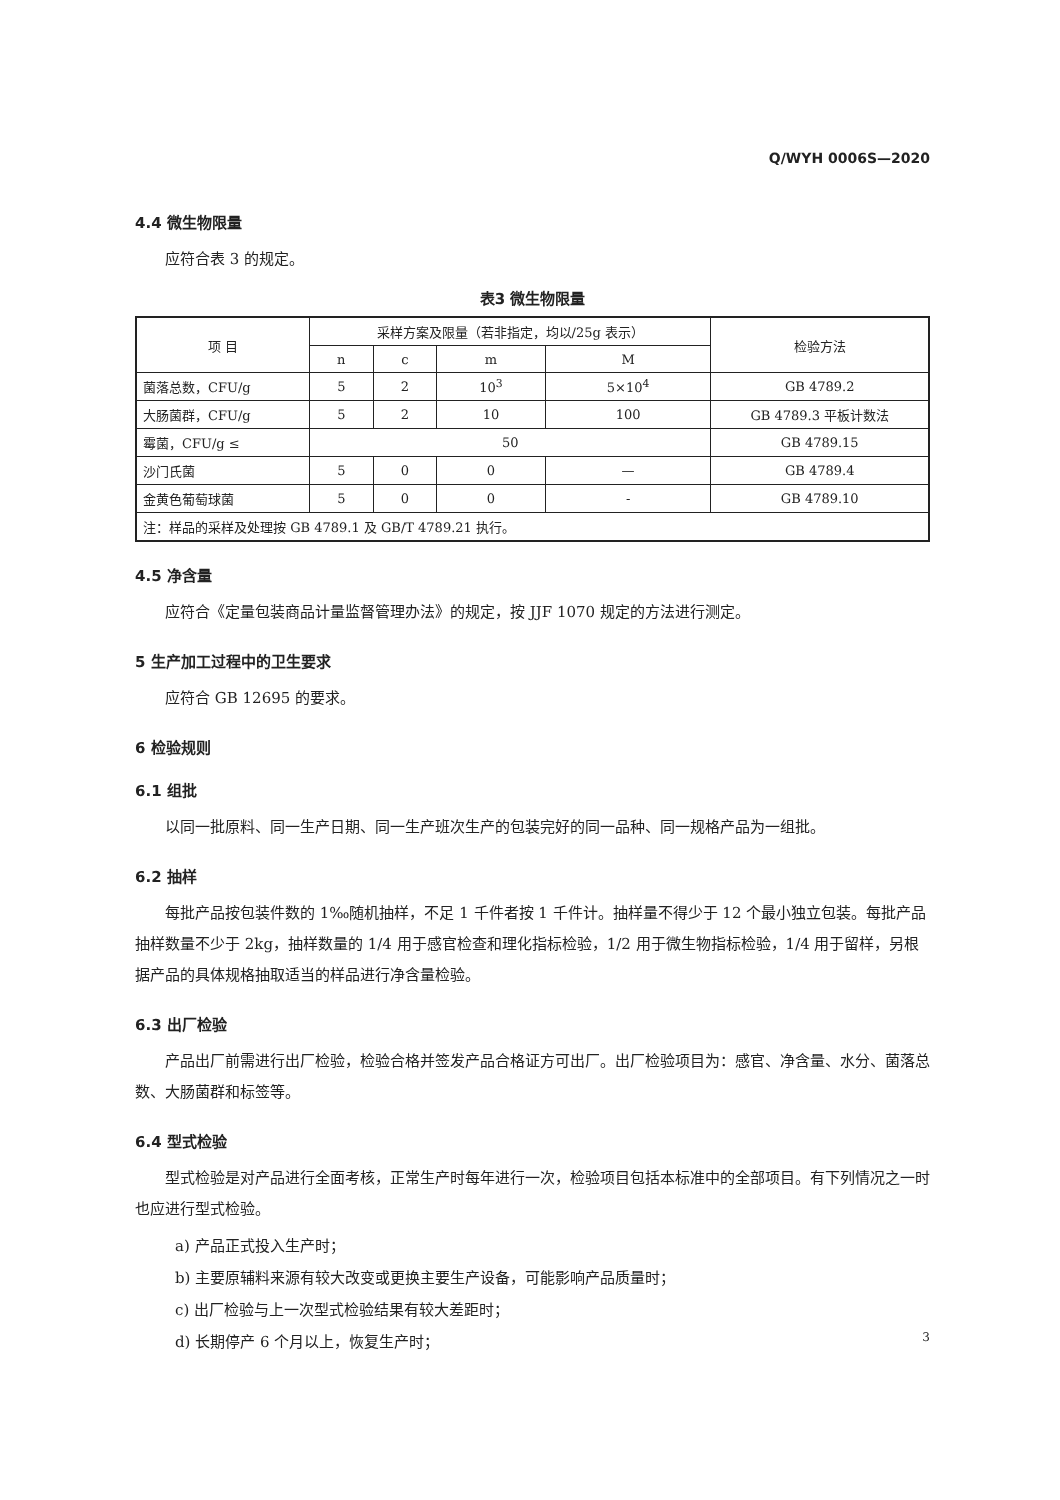Q/WYH 0006S—2020
4.4 微生物限量
应符合表 3 的规定。
表3 微生物限量
| 项 目 | 采样方案及限量（若非指定，均以/25g 表示） | | | | 检验方法 |
| --- | --- | --- | --- | --- | --- |
| | n | c | m | M | |
| 菌落总数，CFU/g | 5 | 2 | 10<sup>3</sup> | 5×10<sup>4</sup> | GB 4789.2 |
| 大肠菌群，CFU/g | 5 | 2 | 10 | 100 | GB 4789.3 平板计数法 |
| 霉菌，CFU/g ≤ | 50 | | | | GB 4789.15 |
| 沙门氏菌 | 5 | 0 | 0 | — | GB 4789.4 |
| 金黄色葡萄球菌 | 5 | 0 | 0 | - | GB 4789.10 |
| 注：样品的采样及处理按 GB 4789.1 及 GB/T 4789.21 执行。 | | | | | |
4.5 净含量
应符合《定量包装商品计量监督管理办法》的规定，按 JJF 1070 规定的方法进行测定。
5 生产加工过程中的卫生要求
应符合 GB 12695 的要求。
6 检验规则
6.1 组批
以同一批原料、同一生产日期、同一生产班次生产的包装完好的同一品种、同一规格产品为一组批。
6.2 抽样
每批产品按包装件数的 1‰随机抽样，不足 1 千件者按 1 千件计。抽样量不得少于 12 个最小独立包装。每批产品抽样数量不少于 2kg，抽样数量的 1/4 用于感官检查和理化指标检验，1/2 用于微生物指标检验，1/4 用于留样，另根据产品的具体规格抽取适当的样品进行净含量检验。
6.3 出厂检验
产品出厂前需进行出厂检验，检验合格并签发产品合格证方可出厂。出厂检验项目为：感官、净含量、水分、菌落总数、大肠菌群和标签等。
6.4 型式检验
型式检验是对产品进行全面考核，正常生产时每年进行一次，检验项目包括本标准中的全部项目。有下列情况之一时也应进行型式检验。
a) 产品正式投入生产时；
b) 主要原辅料来源有较大改变或更换主要生产设备，可能影响产品质量时；
c) 出厂检验与上一次型式检验结果有较大差距时；
d) 长期停产 6 个月以上，恢复生产时；
3